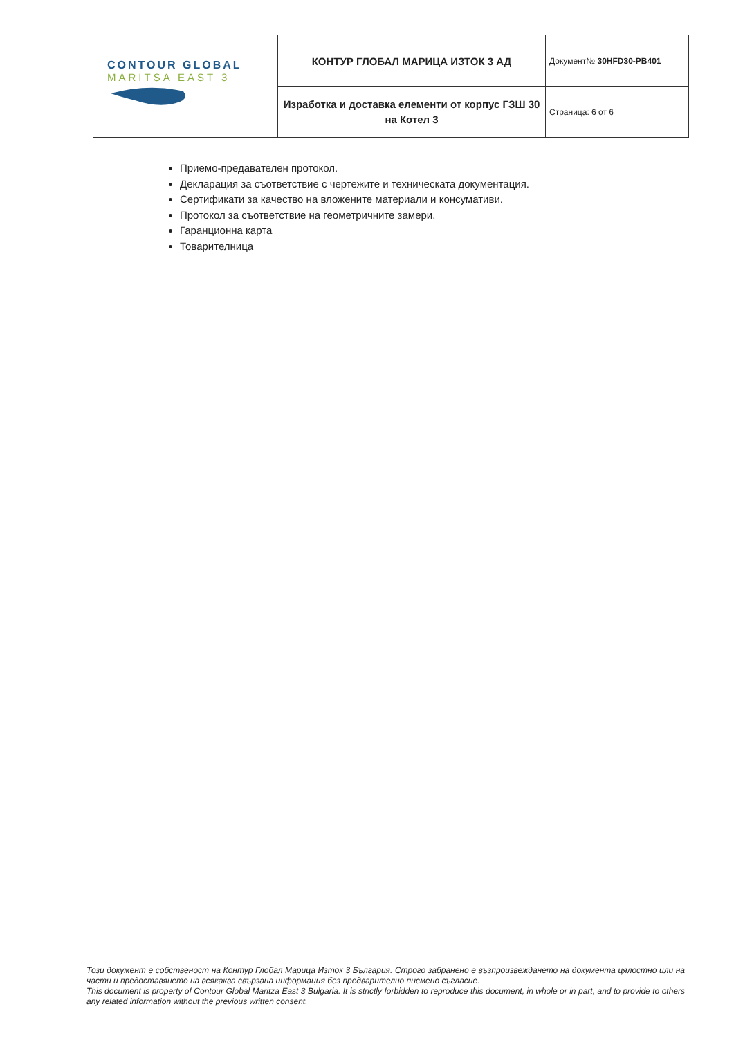| CONTOUR GLOBAL MARITSA EAST 3 | КОНТУР ГЛОБАЛ МАРИЦА ИЗТОК 3 АД | Документ№ 30HFD30-PB401 |
| | Изработка и доставка елементи от корпус ГЗШ 30 на Котел 3 | Страница: 6 от 6 |
Приемо-предавателен протокол.
Декларация за съответствие с чертежите и техническата документация.
Сертификати за качество на вложените материали и консумативи.
Протокол за съответствие на геометричните замери.
Гаранционна карта
Товарителница
Този документ е собственост на Контур Глобал Марица Изток 3 България. Строго забранено е възпроизвеждането на документа цялостно или на части и предоставянето на всякаква свързана информация без предварително писмено съгласие.
This document is property of Contour Global Maritza East 3 Bulgaria. It is strictly forbidden to reproduce this document, in whole or in part, and to provide to others any related information without the previous written consent.